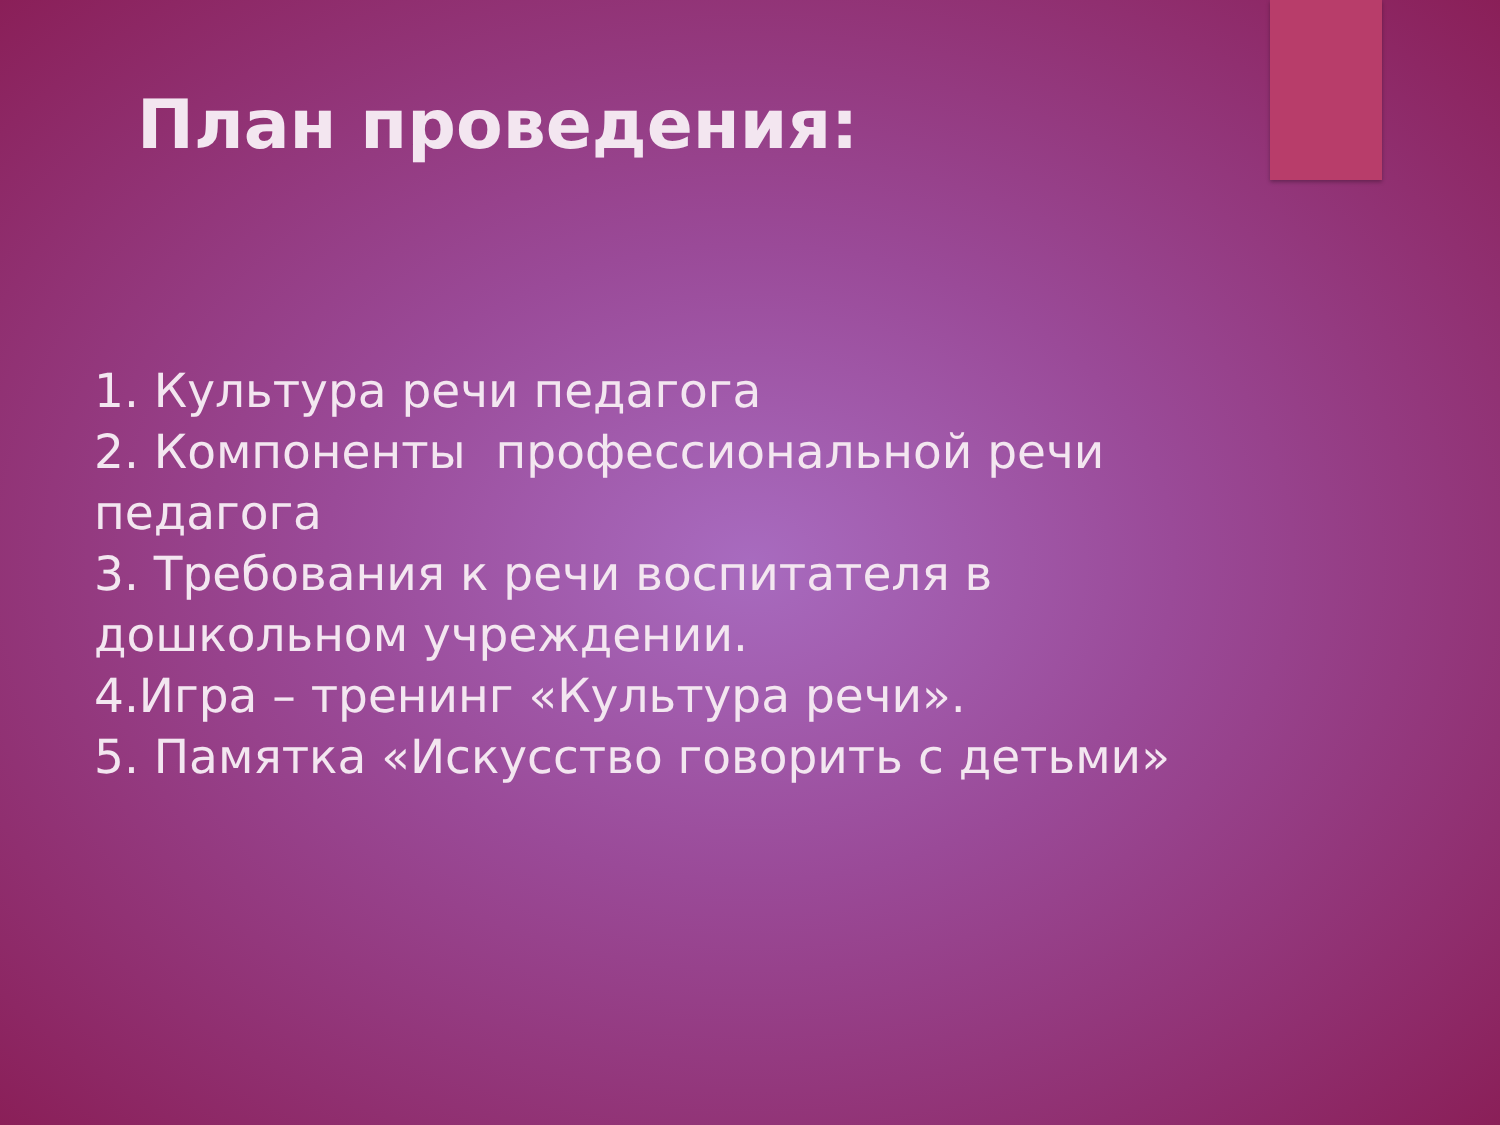План проведения:
1. Культура речи педагога
2. Компоненты профессиональной речи педагога
3. Требования к речи воспитателя в дошкольном учреждении.
4.Игра – тренинг «Культура речи».
5. Памятка «Искусство говорить с детьми»